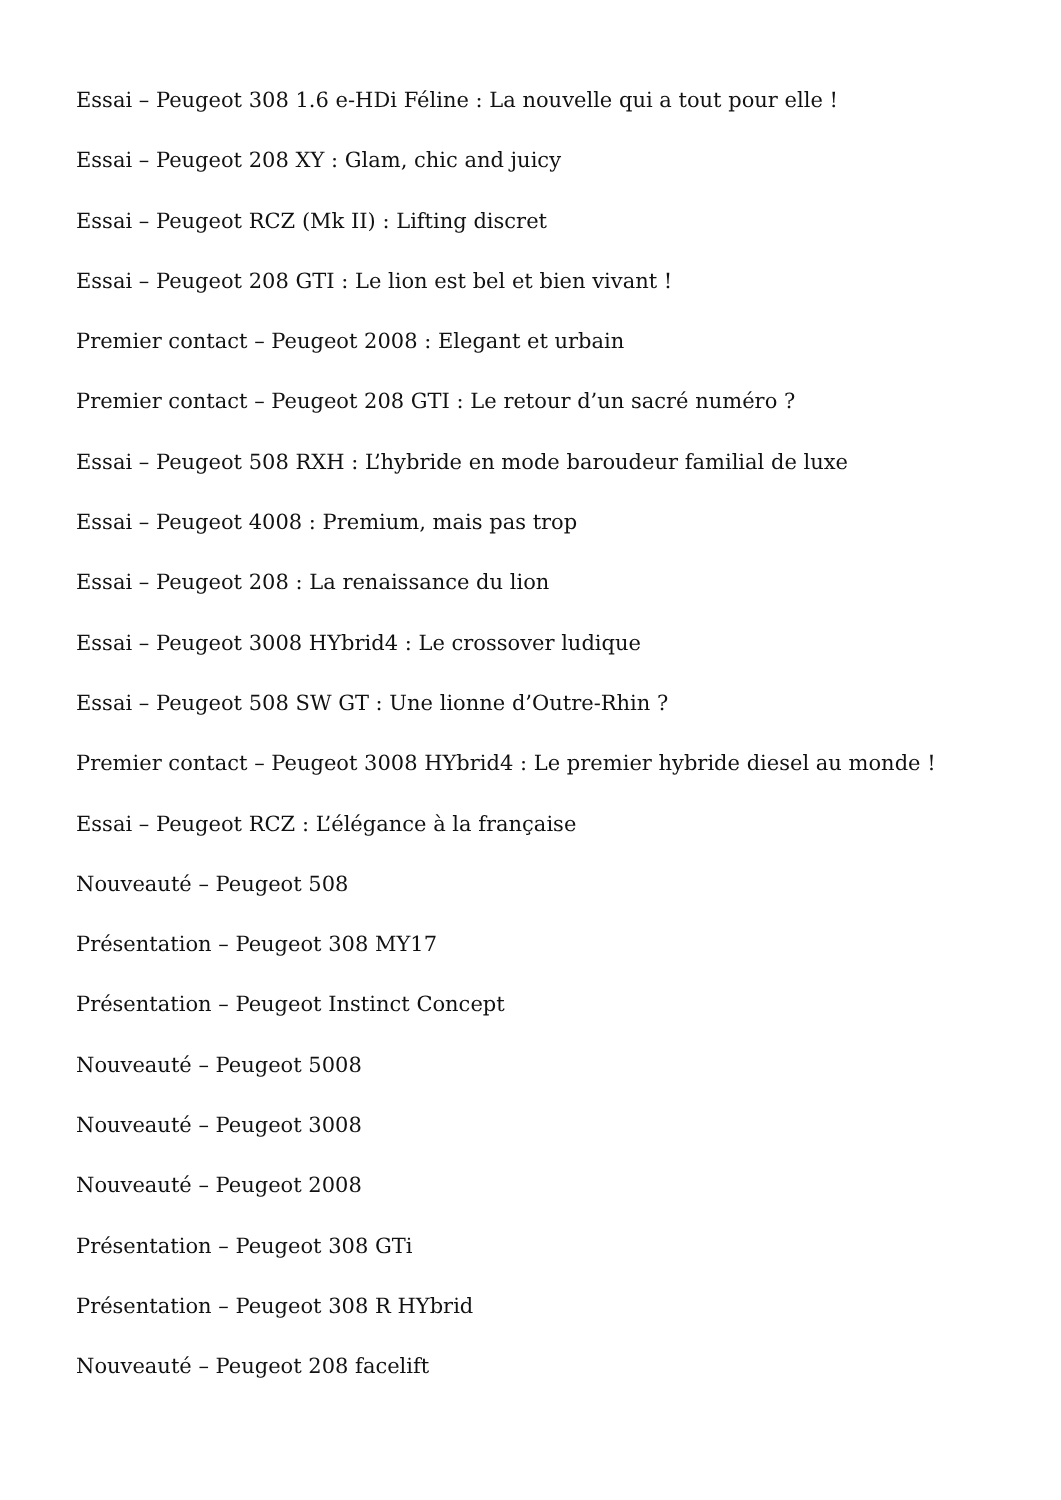Essai – Peugeot 308 1.6 e-HDi Féline : La nouvelle qui a tout pour elle !
Essai – Peugeot 208 XY : Glam, chic and juicy
Essai – Peugeot RCZ (Mk II) : Lifting discret
Essai – Peugeot 208 GTI : Le lion est bel et bien vivant !
Premier contact – Peugeot 2008 : Elegant et urbain
Premier contact – Peugeot 208 GTI : Le retour d’un sacré numéro ?
Essai – Peugeot 508 RXH : L’hybride en mode baroudeur familial de luxe
Essai – Peugeot 4008 : Premium, mais pas trop
Essai – Peugeot 208 : La renaissance du lion
Essai – Peugeot 3008 HYbrid4 : Le crossover ludique
Essai – Peugeot 508 SW GT : Une lionne d’Outre-Rhin ?
Premier contact – Peugeot 3008 HYbrid4 : Le premier hybride diesel au monde !
Essai – Peugeot RCZ : L’élégance à la française
Nouveauté – Peugeot 508
Présentation – Peugeot 308 MY17
Présentation – Peugeot Instinct Concept
Nouveauté – Peugeot 5008
Nouveauté – Peugeot 3008
Nouveauté – Peugeot 2008
Présentation – Peugeot 308 GTi
Présentation – Peugeot 308 R HYbrid
Nouveauté – Peugeot 208 facelift